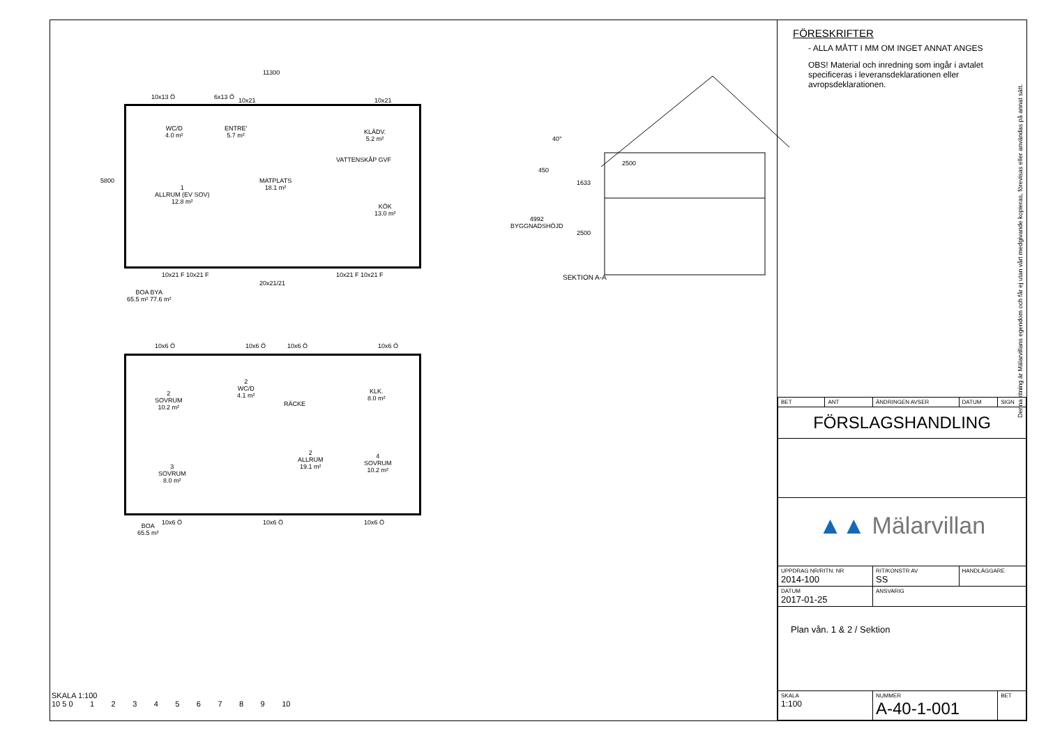11300
10x13 Ö 6x13 Ö 10x21 10x21
WC/D
4.0 m²
ENTRE'
5.7 m²
KLÄDV.
5.2 m²
VATTENSKÅP GVF
MATPLATS
18.1 m²
1
ALLRUM (EV SOV)
12.8 m²
KÖK
13.0 m²
5800
10x21 F 10x21 F
20x21/21
10x21 F 10x21 F
BOA BYA
65.5 m² 77.6 m²
10x6 Ö 10x6 Ö 10x6 Ö 10x6 Ö
2
SOVRUM
10.2 m²
2
WC/D
4.1 m²
RÄCKE
KLK.
8.0 m²
2
ALLRUM
19.1 m²
4
SOVRUM
10.2 m²
3
SOVRUM
8.0 m²
10x6 Ö 10x6 Ö 10x6 Ö
BOA
65.5 m²
40°
450
4992
BYGGNADSHÖJD
1633
2500
2500
SEKTION A-A
SKALA 1:100
10 5 0 1 2 3 4 5 6 7 8 9 10
Denna ritning är Mälarvillans egendom och får ej utan vårt medgivande kopieras, förevisas eller användas på annat sätt.
FÖRESKRIFTER
- ALLA MÅTT I MM OM INGET ANNAT ANGES
OBS! Material och inredning som ingår i avtalet specificeras i leveransdeklarationen eller avropsdeklarationen.
| BET | ANT | ÄNDRINGEN AVSER | DATUM | SIGN |
| FÖRSLAGSHANDLING | | | | |
| ▲▲ Mälarvillan | | | | |
| UPPDRAG NR/RITN. NR 2014-100 | | RIT/KONSTR AV SS | HANDLÄGGARE | |
| DATUM 2017-01-25 | | ANSVARIG | | |
| Plan vån. 1 & 2 / Sektion | | | | |
| SKALA 1:100 | | NUMMER A-40-1-001 | | BET |